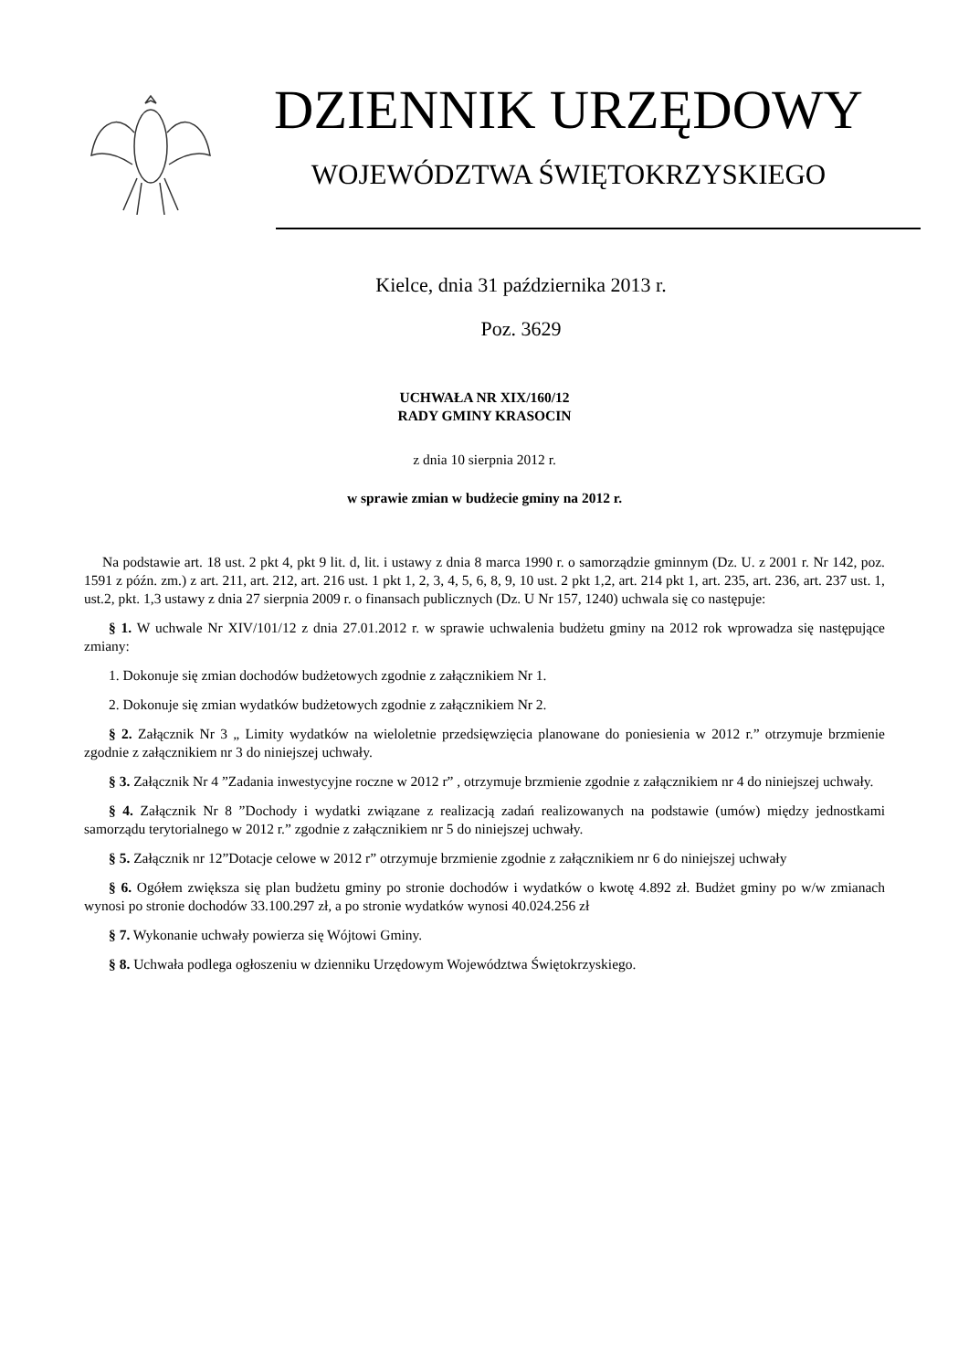DZIENNIK URZĘDOWY
WOJEWÓDZTWA ŚWIĘTOKRZYSKIEGO
Kielce, dnia 31 października 2013 r.
Poz. 3629
UCHWAŁA NR XIX/160/12
RADY GMINY KRASOCIN
z dnia 10 sierpnia 2012 r.
w sprawie zmian w budżecie gminy na 2012 r.
Na podstawie art. 18 ust. 2 pkt 4, pkt 9 lit. d, lit. i ustawy z dnia 8 marca 1990 r. o samorządzie gminnym (Dz. U. z 2001 r. Nr 142, poz. 1591 z późn. zm.) z art. 211, art. 212, art. 216 ust. 1 pkt 1, 2, 3, 4, 5, 6, 8, 9, 10 ust. 2 pkt 1,2, art. 214 pkt 1, art. 235, art. 236, art. 237 ust. 1, ust.2, pkt. 1,3 ustawy z dnia 27 sierpnia 2009 r. o finansach publicznych (Dz. U Nr 157, 1240) uchwala się co następuje:
§ 1. W uchwale Nr XIV/101/12 z dnia 27.01.2012 r. w sprawie uchwalenia budżetu gminy na 2012 rok wprowadza się następujące zmiany:
1. Dokonuje się zmian dochodów budżetowych zgodnie z załącznikiem Nr 1.
2. Dokonuje się zmian wydatków budżetowych zgodnie z załącznikiem Nr 2.
§ 2. Załącznik Nr 3 „ Limity wydatków na wieloletnie przedsięwzięcia planowane do poniesienia w 2012 r.” otrzymuje brzmienie zgodnie z załącznikiem nr 3 do niniejszej uchwały.
§ 3. Załącznik Nr 4 ”Zadania inwestycyjne roczne w 2012 r” , otrzymuje brzmienie zgodnie z załącznikiem nr 4 do niniejszej uchwały.
§ 4. Załącznik Nr 8 ”Dochody i wydatki związane z realizacją zadań realizowanych na podstawie (umów) między jednostkami samorządu terytorialnego w 2012 r.” zgodnie z załącznikiem nr 5 do niniejszej uchwały.
§ 5. Załącznik nr 12”Dotacje celowe w 2012 r” otrzymuje brzmienie zgodnie z załącznikiem nr 6 do niniejszej uchwały
§ 6. Ogółem zwiększa się plan budżetu gminy po stronie dochodów i wydatków o kwotę 4.892 zł. Budżet gminy po w/w zmianach wynosi po stronie dochodów 33.100.297 zł, a po stronie wydatków wynosi 40.024.256 zł
§ 7. Wykonanie uchwały powierza się Wójtowi Gminy.
§ 8. Uchwała podlega ogłoszeniu w dzienniku Urzędowym Województwa Świętokrzyskiego.